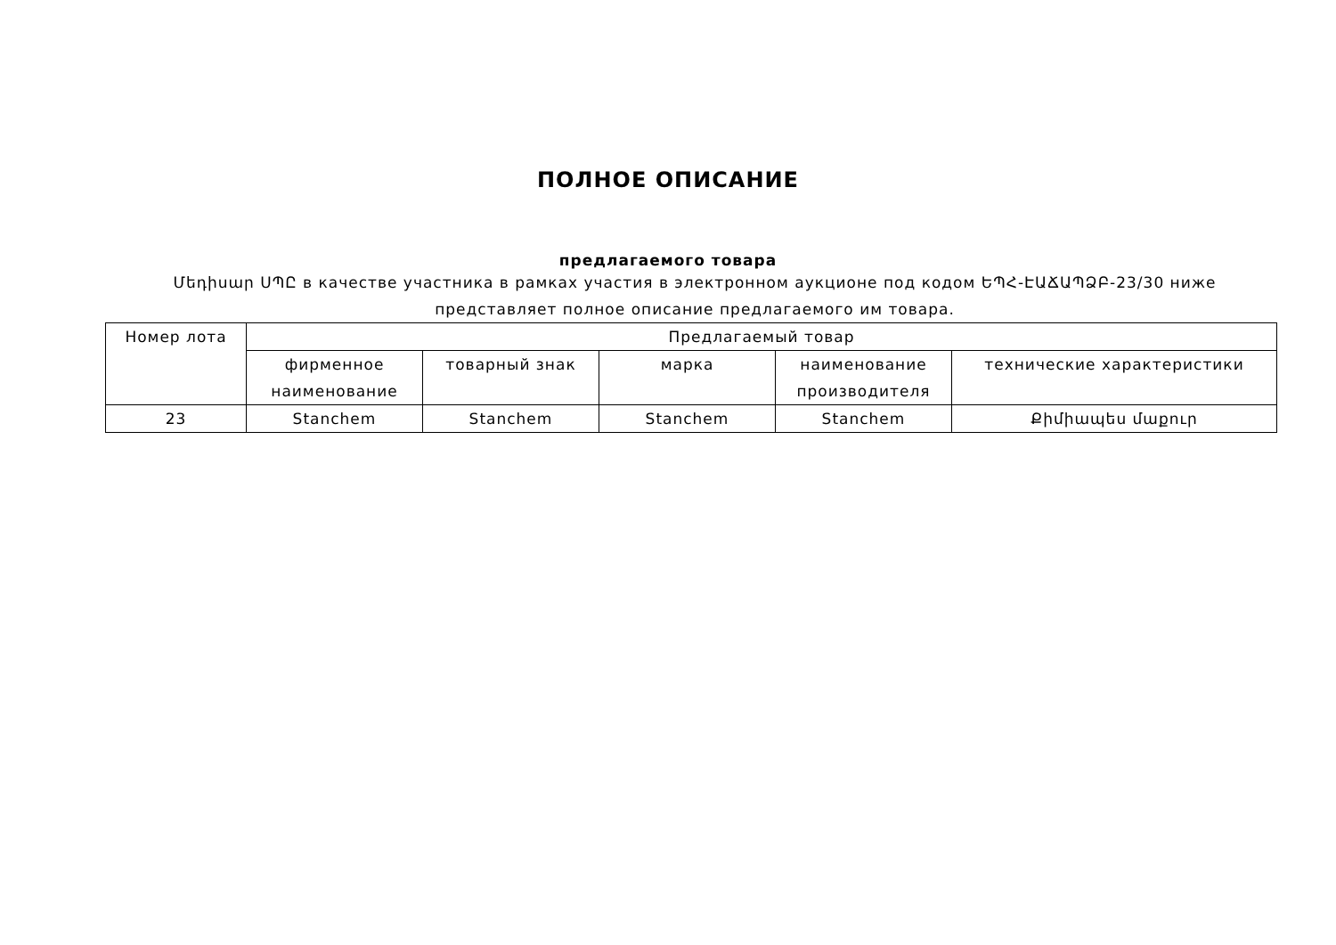ПОЛНОЕ ОПИСАНИЕ
предлагаемого товара
Մեդիսար ՍՊԸ в качестве участника в рамках участия в электронном аукционе под кодом ԵՊՀ-ԷԱՃԱՊՁԲ-23/30 ниже представляет полное описание предлагаемого им товара.
| Номер лота | Предлагаемый товар | | | | |
| --- | --- | --- | --- | --- | --- |
| | фирменное наименование | товарный знак | марка | наименование производителя | технические характеристики |
| 23 | Stanchem | Stanchem | Stanchem | Stanchem | Քիմիապես մաքուր |